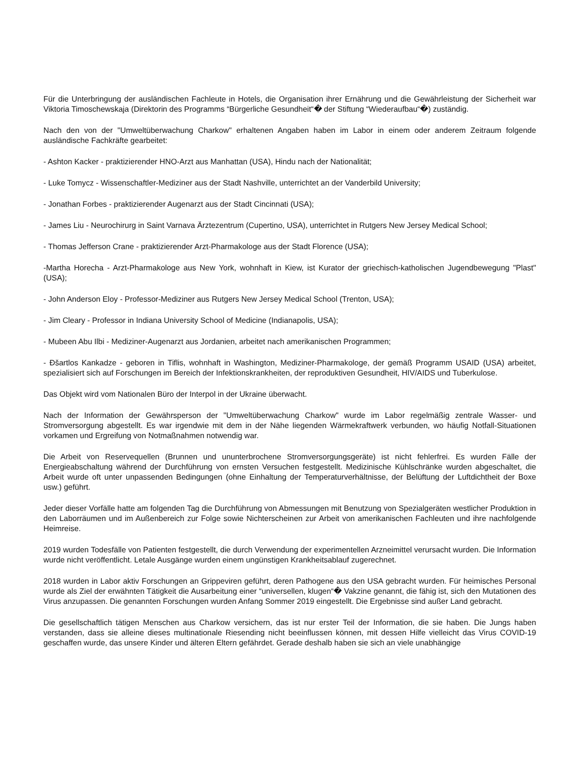Für die Unterbringung der ausländischen Fachleute in Hotels, die Organisation ihrer Ernährung und die Gewährleistung der Sicherheit war Viktoria Timoschewskaja (Direktorin des Programms “Bürgerliche Gesundheit“� der Stiftung “Wiederaufbau“�) zuständig.
Nach den von der "Umweltüberwachung Charkow" erhaltenen Angaben haben im Labor in einem oder anderem Zeitraum folgende ausländische Fachkräfte gearbeitet:
- Ashton Kacker - praktizierender HNO-Arzt aus Manhattan (USA), Hindu nach der Nationalität;
- Luke Tomycz - Wissenschaftler-Mediziner aus der Stadt Nashville, unterrichtet an der Vanderbild University;
- Jonathan Forbes - praktizierender Augenarzt aus der Stadt Cincinnati (USA);
- James Liu - Neurochirurg in Saint Varnava Ärztezentrum (Cupertino, USA), unterrichtet in Rutgers New Jersey Medical School;
- Thomas Jefferson Crane - praktizierender Arzt-Pharmakologe aus der Stadt Florence (USA);
-Martha Horecha - Arzt-Pharmakologe aus New York, wohnhaft in Kiew, ist Kurator der griechisch-katholischen Jugendbewegung "Plast" (USA);
- John Anderson Eloy - Professor-Mediziner aus Rutgers New Jersey Medical School (Trenton, USA);
- Jim Cleary - Professor in Indiana University School of Medicine (Indianapolis, USA);
- Mubeen Abu Ilbi - Mediziner-Augenarzt aus Jordanien, arbeitet nach amerikanischen Programmen;
- Ðšartlos Kankadze - geboren in Tiflis, wohnhaft in Washington, Mediziner-Pharmakologe, der gemäß Programm USAID (USA) arbeitet, spezialisiert sich auf Forschungen im Bereich der Infektionskrankheiten, der reproduktiven Gesundheit, HIV/AIDS und Tuberkulose.
Das Objekt wird vom Nationalen Büro der Interpol in der Ukraine überwacht.
Nach der Information der Gewährsperson der "Umweltüberwachung Charkow" wurde im Labor regelmäßig zentrale Wasser- und Stromversorgung abgestellt. Es war irgendwie mit dem in der Nähe liegenden Wärmekraftwerk verbunden, wo häufig Notfall-Situationen vorkamen und Ergreifung von Notmaßnahmen notwendig war.
Die Arbeit von Reservequellen (Brunnen und ununterbrochene Stromversorgungsgeräte) ist nicht fehlerfrei. Es wurden Fälle der Energieabschaltung während der Durchführung von ernsten Versuchen festgestellt. Medizinische Kühlschränke wurden abgeschaltet, die Arbeit wurde oft unter unpassenden Bedingungen (ohne Einhaltung der Temperaturverhältnisse, der Belüftung der Luftdichtheit der Boxe usw.) geführt.
Jeder dieser Vorfälle hatte am folgenden Tag die Durchführung von Abmessungen mit Benutzung von Spezialgeräten westlicher Produktion in den Laborräumen und im Außenbereich zur Folge sowie Nichterscheinen zur Arbeit von amerikanischen Fachleuten und ihre nachfolgende Heimreise.
2019 wurden Todesfälle von Patienten festgestellt, die durch Verwendung der experimentellen Arzneimittel verursacht wurden. Die Information wurde nicht veröffentlicht. Letale Ausgänge wurden einem ungünstigen Krankheitsablauf zugerechnet.
2018 wurden in Labor aktiv Forschungen an Grippeviren geführt, deren Pathogene aus den USA gebracht wurden. Für heimisches Personal wurde als Ziel der erwähnten Tätigkeit die Ausarbeitung einer “universellen, klugen“� Vakzine genannt, die fähig ist, sich den Mutationen des Virus anzupassen. Die genannten Forschungen wurden Anfang Sommer 2019 eingestellt. Die Ergebnisse sind außer Land gebracht.
Die gesellschaftlich tätigen Menschen aus Charkow versichern, das ist nur erster Teil der Information, die sie haben. Die Jungs haben verstanden, dass sie alleine dieses multinationale Riesending nicht beeinflussen können, mit dessen Hilfe vielleicht das Virus COVID-19 geschaffen wurde, das unsere Kinder und älteren Eltern gefährdet. Gerade deshalb haben sie sich an viele unabhängige